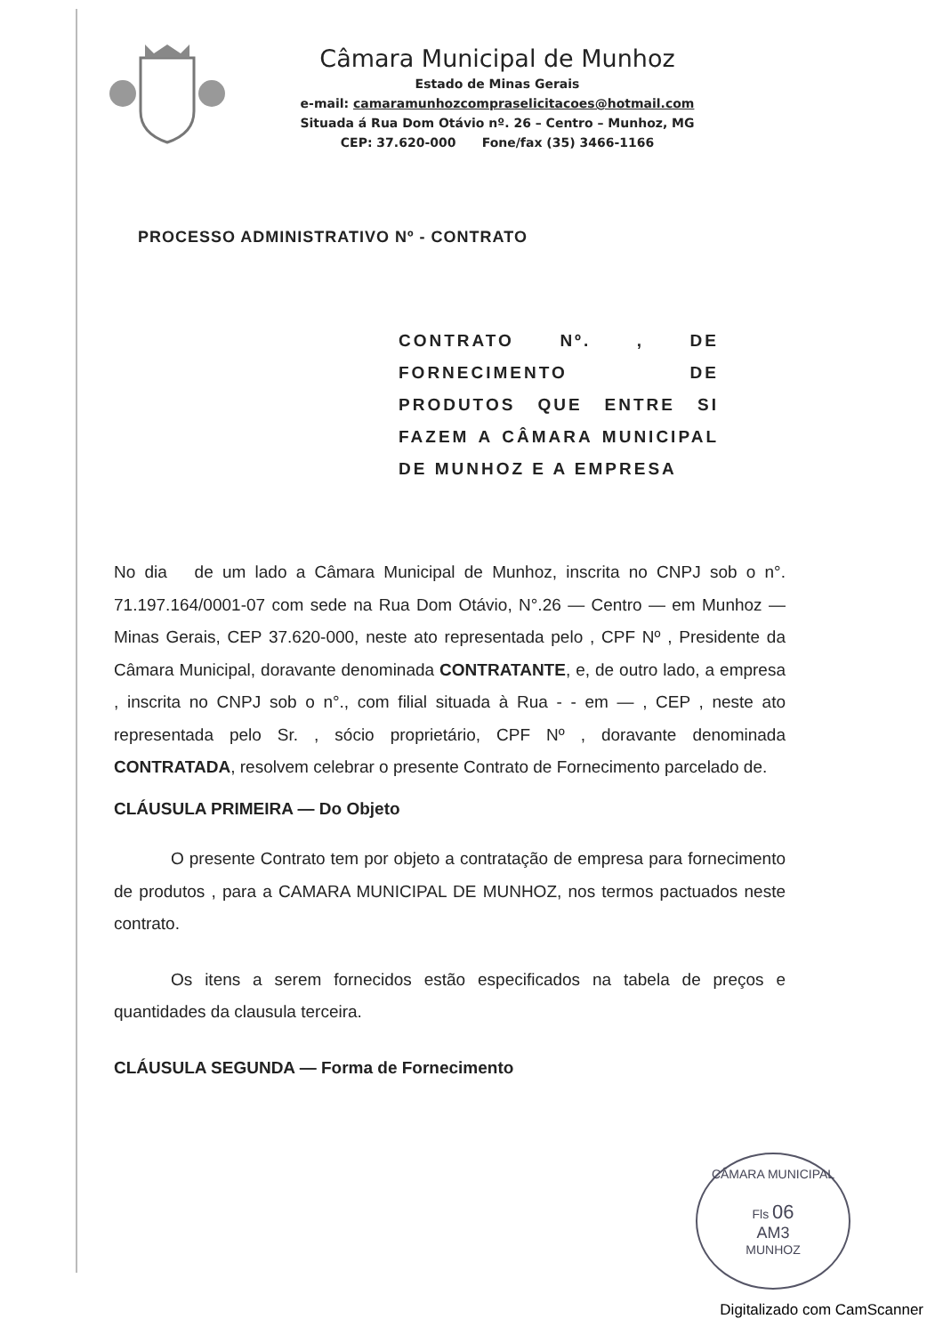Câmara Municipal de Munhoz
Estado de Minas Gerais
e-mail: camaramunhozcompraselicitacoes@hotmail.com
Situada á Rua Dom Otávio nº. 26 – Centro – Munhoz, MG
CEP: 37.620-000 Fone/fax (35) 3466-1166
PROCESSO ADMINISTRATIVO Nº - CONTRATO
CONTRATO Nº. , DE FORNECIMENTO DE PRODUTOS QUE ENTRE SI FAZEM A CÂMARA MUNICIPAL DE MUNHOZ E A EMPRESA
No dia de um lado a Câmara Municipal de Munhoz, inscrita no CNPJ sob o n°. 71.197.164/0001-07 com sede na Rua Dom Otávio, N°.26 — Centro — em Munhoz — Minas Gerais, CEP 37.620-000, neste ato representada pelo , CPF Nº , Presidente da Câmara Municipal, doravante denominada CONTRATANTE, e, de outro lado, a empresa , inscrita no CNPJ sob o n°., com filial situada à Rua - - em — , CEP , neste ato representada pelo Sr. , sócio proprietário, CPF Nº , doravante denominada CONTRATADA, resolvem celebrar o presente Contrato de Fornecimento parcelado de.
CLÁUSULA PRIMEIRA — Do Objeto
O presente Contrato tem por objeto a contratação de empresa para fornecimento de produtos , para a CAMARA MUNICIPAL DE MUNHOZ, nos termos pactuados neste contrato.
Os itens a serem fornecidos estão especificados na tabela de preços e quantidades da clausula terceira.
CLÁUSULA SEGUNDA — Forma de Fornecimento
CÂMARA MUNICIPAL
Fls 06
AM3
MUNHOZ
Digitalizado com CamScanner